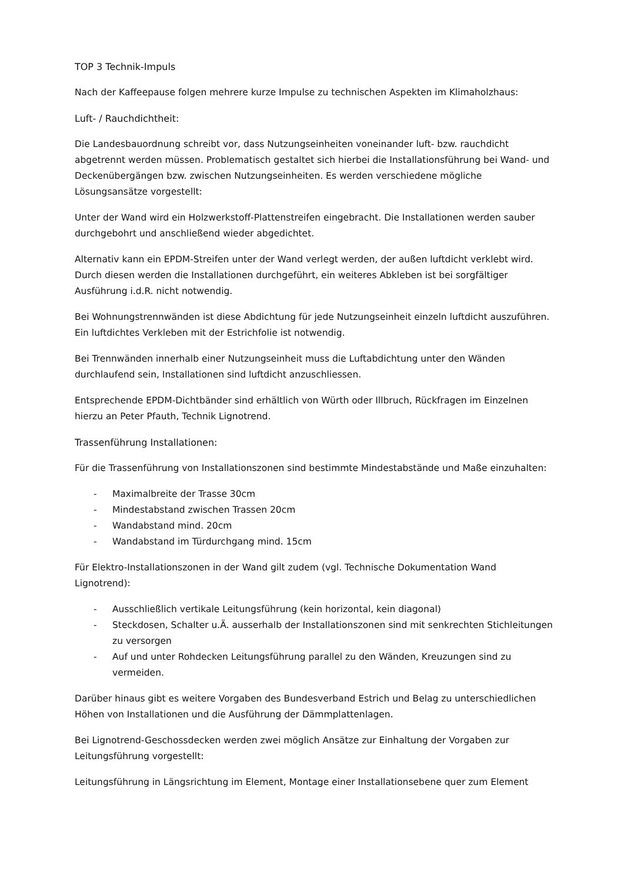TOP 3 Technik-Impuls
Nach der Kaffeepause folgen mehrere kurze Impulse zu technischen Aspekten im Klimaholzhaus:
Luft- / Rauchdichtheit:
Die Landesbauordnung schreibt vor, dass Nutzungseinheiten voneinander luft- bzw. rauchdicht abgetrennt werden müssen. Problematisch gestaltet sich hierbei die Installationsführung bei Wand- und Deckenübergängen bzw. zwischen Nutzungseinheiten. Es werden verschiedene mögliche Lösungsansätze vorgestellt:
Unter der Wand wird ein Holzwerkstoff-Plattenstreifen eingebracht. Die Installationen werden sauber durchgebohrt und anschließend wieder abgedichtet.
Alternativ kann ein EPDM-Streifen unter der Wand verlegt werden, der außen luftdicht verklebt wird. Durch diesen werden die Installationen durchgeführt, ein weiteres Abkleben ist bei sorgfältiger Ausführung i.d.R. nicht notwendig.
Bei Wohnungstrennwänden ist diese Abdichtung für jede Nutzungseinheit einzeln luftdicht auszuführen. Ein luftdichtes Verkleben mit der Estrichfolie ist notwendig.
Bei Trennwänden innerhalb einer Nutzungseinheit muss die Luftabdichtung unter den Wänden durchlaufend sein, Installationen sind luftdicht anzuschliessen.
Entsprechende EPDM-Dichtbänder sind erhältlich von Würth oder Illbruch, Rückfragen im Einzelnen hierzu an Peter Pfauth, Technik Lignotrend.
Trassenführung Installationen:
Für die Trassenführung von Installationszonen sind bestimmte Mindestabstände und Maße einzuhalten:
- Maximalbreite der Trasse 30cm
- Mindestabstand zwischen Trassen 20cm
- Wandabstand mind. 20cm
- Wandabstand im Türdurchgang mind. 15cm
Für Elektro-Installationszonen in der Wand gilt zudem (vgl. Technische Dokumentation Wand Lignotrend):
- Ausschließlich vertikale Leitungsführung (kein horizontal, kein diagonal)
- Steckdosen, Schalter u.Ä. ausserhalb der Installationszonen sind mit senkrechten Stichleitungen zu versorgen
- Auf und unter Rohdecken Leitungsführung parallel zu den Wänden, Kreuzungen sind zu vermeiden.
Darüber hinaus gibt es weitere Vorgaben des Bundesverband Estrich und Belag zu unterschiedlichen Höhen von Installationen und die Ausführung der Dämmplattenlagen.
Bei Lignotrend-Geschossdecken werden zwei möglich Ansätze zur Einhaltung der Vorgaben zur Leitungsführung vorgestellt:
Leitungsführung in Längsrichtung im Element, Montage einer Installationsebene quer zum Element